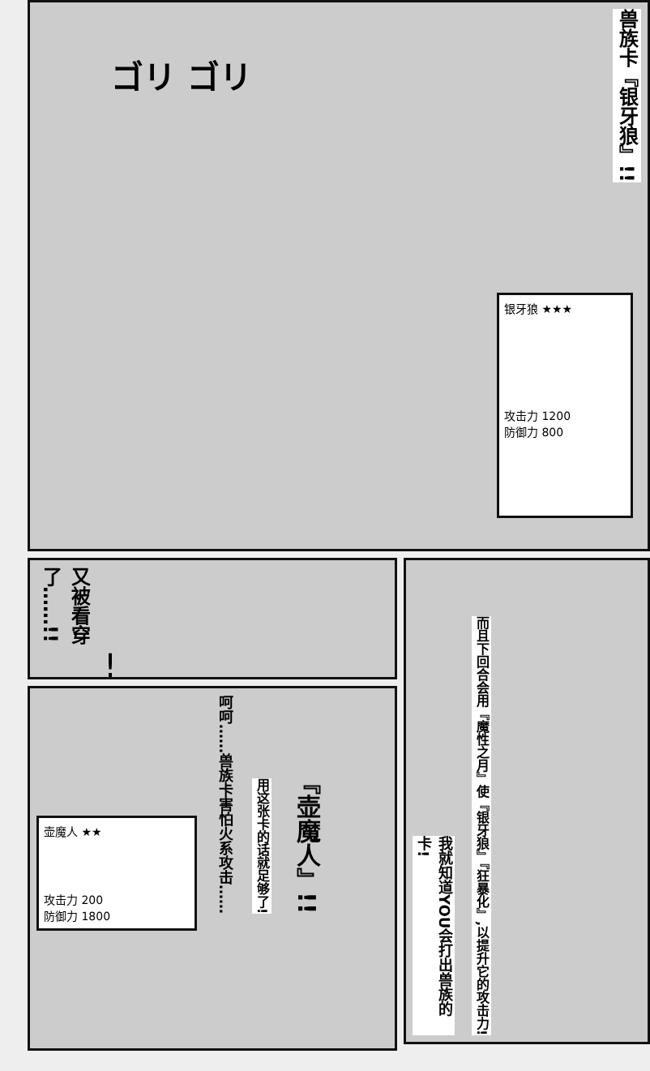兽族卡『银牙狼』!!
ゴリ ゴリ
银牙狼 ★★★
攻击力 1200
防御力 800
又被看穿了……!!
!
壶魔人 ★★
攻击力 200
防御力 1800
呵呵……兽族卡害怕火系攻击……
用这张卡的话就足够了!
『壶魔人』!!
我就知道YOU会打出兽族的卡!
而且下回合会用『魔性之月』使『银牙狼』『狂暴化』,以提升它的攻击力!